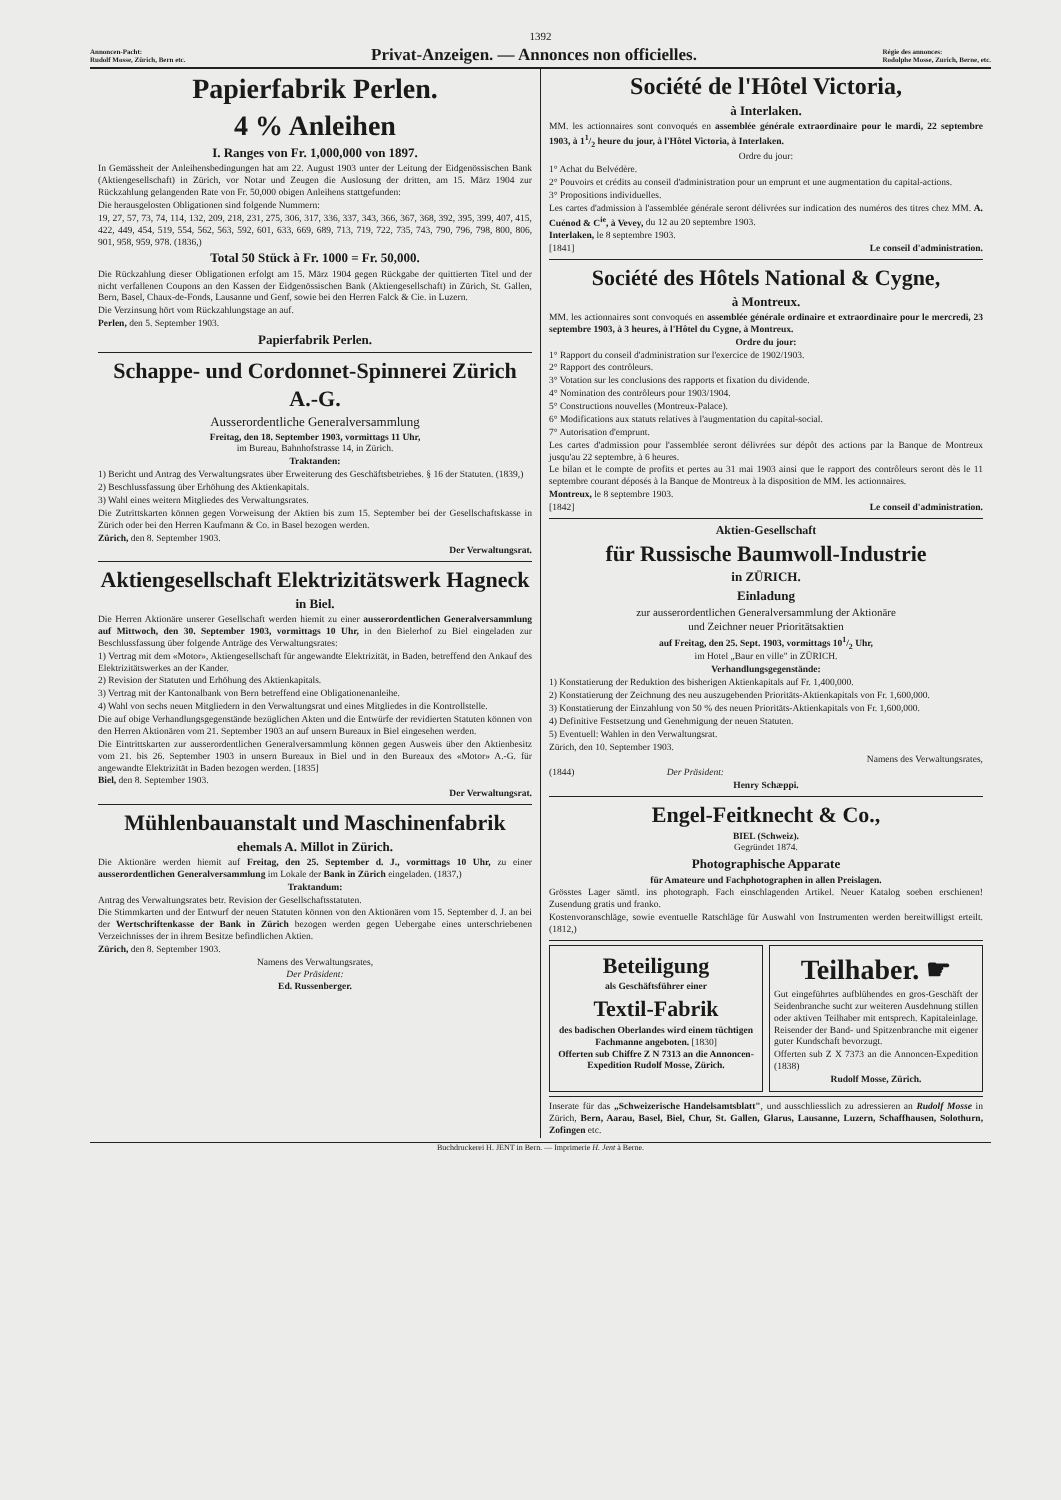1392
Annoncen-Pacht:
Rudolf Mosse, Zürich, Bern etc.
Privat-Anzeigen. — Annonces non officielles.
Régie des annonces:
Rodolphe Mosse, Zurich, Berne, etc.
Papierfabrik Perlen.
4 % Anleihen
I. Ranges von Fr. 1,000,000 von 1897.
In Gemässheit der Anleihensbedingungen hat am 22. August 1903 unter der Leitung der Eidgenössischen Bank (Aktiengesellschaft) in Zürich, vor Notar und Zeugen die Auslosung der dritten, am 15. März 1904 zur Rückzahlung gelangenden Rate von Fr. 50,000 obigen Anleihens stattgefunden:
Die herausgelosten Obligationen sind folgende Nummern:
19, 27, 57, 73, 74, 114, 132, 209, 218, 231, 275, 306, 317, 336, 337, 343, 366, 367, 368, 392, 395, 399, 407, 415, 422, 449, 454, 519, 554, 562, 563, 592, 601, 633, 669, 689, 713, 719, 722, 735, 743, 790, 796, 798, 800, 806, 901, 958, 959, 978. (1836,)
Total 50 Stück à Fr. 1000 = Fr. 50,000.
Die Rückzahlung dieser Obligationen erfolgt am 15. März 1904 gegen Rückgabe der quittierten Titel und der nicht verfallenen Coupons an den Kassen der Eidgenössischen Bank (Aktiengesellschaft) in Zürich, St. Gallen, Bern, Basel, Chaux-de-Fonds, Lausanne und Genf, sowie bei den Herren Falck & Cie. in Luzern.
Die Verzinsung hört vom Rückzahlungstage an auf.
Perlen, den 5. September 1903.
Papierfabrik Perlen.
Schappe- und Cordonnet-Spinnerei Zürich A.-G.
Ausserordentliche Generalversammlung
Freitag, den 18. September 1903, vormittags 11 Uhr,
im Bureau, Bahnhofstrasse 14, in Zürich.
Traktanden:
1) Bericht und Antrag des Verwaltungsrates über Erweiterung des Geschäftsbetriebes. § 16 der Statuten. (1839,)
2) Beschlussfassung über Erhöhung des Aktienkapitals.
3) Wahl eines weitern Mitgliedes des Verwaltungsrates.
Die Zutrittskarten können gegen Vorweisung der Aktien bis zum 15. September bei der Gesellschaftskasse in Zürich oder bei den Herren Kaufmann & Co. in Basel bezogen werden.
Zürich, den 8. September 1903.
Der Verwaltungsrat.
Aktiengesellschaft Elektrizitätswerk Hagneck
in Biel.
Die Herren Aktionäre unserer Gesellschaft werden hiemit zu einer ausserordentlichen Generalversammlung auf Mittwoch, den 30. September 1903, vormittags 10 Uhr, in den Bielerhof zu Biel eingeladen zur Beschlussfassung über folgende Anträge des Verwaltungsrates:
1) Vertrag mit dem «Motor», Aktiengesellschaft für angewandte Elektrizität, in Baden, betreffend den Ankauf des Elektrizitätswerkes an der Kander.
2) Revision der Statuten und Erhöhung des Aktienkapitals.
3) Vertrag mit der Kantonalbank von Bern betreffend eine Obligationenanleihe.
4) Wahl von sechs neuen Mitgliedern in den Verwaltungsrat und eines Mitgliedes in die Kontrollstelle.
Die auf obige Verhandlungsgegenstände bezüglichen Akten und die Entwürfe der revidierten Statuten können von den Herren Aktionären vom 21. September 1903 an auf unsern Bureaux in Biel eingesehen werden.
Die Eintrittskarten zur ausserordentlichen Generalversammlung können gegen Ausweis über den Aktienbesitz vom 21. bis 26. September 1903 in unsern Bureaux in Biel und in den Bureaux des «Motor» A.-G. für angewandte Elektrizität in Baden bezogen werden. [1835]
Biel, den 8. September 1903.
Der Verwaltungsrat.
Mühlenbauanstalt und Maschinenfabrik
ehemals A. Millot in Zürich.
Die Aktionäre werden hiemit auf Freitag, den 25. September d. J., vormittags 10 Uhr, zu einer ausserordentlichen Generalversammlung im Lokale der Bank in Zürich eingeladen. (1837,)
Traktandum:
Antrag des Verwaltungsrates betr. Revision der Gesellschaftsstatuten.
Die Stimmkarten und der Entwurf der neuen Statuten können von den Aktionären vom 15. September d. J. an bei der Wertschriftenkasse der Bank in Zürich bezogen werden gegen Uebergabe eines unterschriebenen Verzeichnisses der in ihrem Besitze befindlichen Aktien.
Zürich, den 8. September 1903.
Namens des Verwaltungsrates,
Der Präsident:
Ed. Russenberger.
Société de l'Hôtel Victoria,
à Interlaken.
MM. les actionnaires sont convoqués en assemblée générale extraordinaire pour le mardi, 22 septembre 1903, à 11/2 heure du jour, à l'Hôtel Victoria, à Interlaken.
Ordre du jour:
1° Achat du Belvédère.
2° Pouvoirs et crédits au conseil d'administration pour un emprunt et une augmentation du capital-actions.
3° Propositions individuelles.
Les cartes d'admission à l'assemblée générale seront délivrées sur indication des numéros des titres chez MM. A. Cuénod & C<sup>ie</sup>, à Vevey, du 12 au 20 septembre 1903.
Interlaken, le 8 septembre 1903.
[1841] Le conseil d'administration.
Société des Hôtels National & Cygne,
à Montreux.
MM. les actionnaires sont convoqués en assemblée générale ordinaire et extraordinaire pour le mercredi, 23 septembre 1903, à 3 heures, à l'Hôtel du Cygne, à Montreux.
Ordre du jour:
1° Rapport du conseil d'administration sur l'exercice de 1902/1903.
2° Rapport des contrôleurs.
3° Votation sur les conclusions des rapports et fixation du dividende.
4° Nomination des contrôleurs pour 1903/1904.
5° Constructions nouvelles (Montreux-Palace).
6° Modifications aux statuts relatives à l'augmentation du capital-social.
7° Autorisation d'emprunt.
Les cartes d'admission pour l'assemblée seront délivrées sur dépôt des actions par la Banque de Montreux jusqu'au 22 septembre, à 6 heures.
Le bilan et le compte de profits et pertes au 31 mai 1903 ainsi que le rapport des contrôleurs seront dès le 11 septembre courant déposés à la Banque de Montreux à la disposition de MM. les actionnaires.
Montreux, le 8 septembre 1903.
[1842] Le conseil d'administration.
Aktien-Gesellschaft
für Russische Baumwoll-Industrie
in ZÜRICH.
Einladung
zur ausserordentlichen Generalversammlung der Aktionäre
und Zeichner neuer Prioritätsaktien
auf Freitag, den 25. Sept. 1903, vormittags 101/2 Uhr,
im Hotel „Baur en ville" in ZÜRICH.
Verhandlungsgegenstände:
1) Konstatierung der Reduktion des bisherigen Aktienkapitals auf Fr. 1,400,000.
2) Konstatierung der Zeichnung des neu auszugebenden Prioritäts-Aktienkapitals von Fr. 1,600,000.
3) Konstatierung der Einzahlung von 50 % des neuen Prioritäts-Aktienkapitals von Fr. 1,600,000.
4) Definitive Festsetzung und Genehmigung der neuen Statuten.
5) Eventuell: Wahlen in den Verwaltungsrat.
Zürich, den 10. September 1903.
Namens des Verwaltungsrates,
(1844) Der Präsident:
Henry Schæppi.
Engel-Feitknecht & Co.,
BIEL (Schweiz).
Gegründet 1874.
Photographische Apparate
für Amateure und Fachphotographen in allen Preislagen.
Grösstes Lager sämtl. ins photograph. Fach einschlagenden Artikel. Neuer Katalog soeben erschienen! Zusendung gratis und franko.
Kostenvoranschläge, sowie eventuelle Ratschläge für Auswahl von Instrumenten werden bereitwilligst erteilt. (1812,)
Beteiligung
als Geschäftsführer einer
Textil-Fabrik
des badischen Oberlandes wird einem tüchtigen Fachmanne angeboten. [1830]
Offerten sub Chiffre Z N 7313 an die Annoncen-Expedition Rudolf Mosse, Zürich.
Teilhaber. ☛
Gut eingeführtes aufblühendes en gros-Geschäft der Seidenbranche sucht zur weiteren Ausdehnung stillen oder aktiven Teilhaber mit entsprech. Kapitaleinlage. Reisender der Band- und Spitzenbranche mit eigener guter Kundschaft bevorzugt.
Offerten sub Z X 7373 an die Annoncen-Expedition (1838)
Rudolf Mosse, Zürich.
Inserate für das „Schweizerische Handelsamtsblatt", und ausschliesslich zu adressieren an Rudolf Mosse in Zürich, Bern, Aarau, Basel, Biel, Chur, St. Gallen, Glarus, Lausanne, Luzern, Schaffhausen, Solothurn, Zofingen etc.
Buchdruckerei H. JENT in Bern. — Imprimerie H. Jent à Berne.